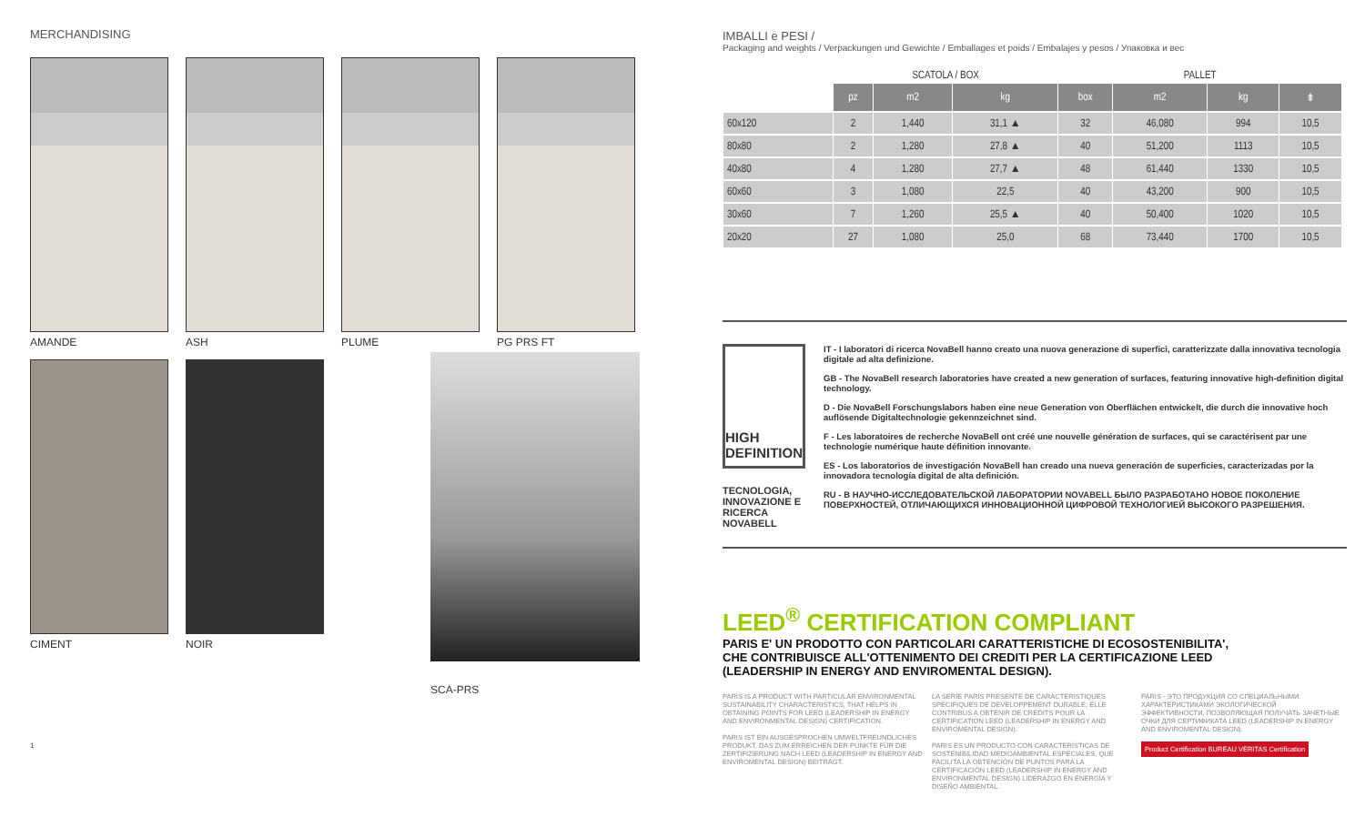MERCHANDISING
AMANDE
ASH
PLUME
PG PRS FT
CIMENT
NOIR
SCA-PRS
1
IMBALLI e PESI /
Packaging and weights / Verpackungen und Gewichte / Emballages et poids / Embalajes y pesos / Упаковка и вес
| | SCATOLA / BOX | | | PALLET | | | |
| --- | --- | --- | --- | --- | --- | --- | --- |
| | pz | m2 | kg | box | m2 | kg | ⇟ |
| 60x120 | 2 | 1,440 | 31,1 ▲ | 32 | 46,080 | 994 | 10,5 |
| 80x80 | 2 | 1,280 | 27,8 ▲ | 40 | 51,200 | 1113 | 10,5 |
| 40x80 | 4 | 1,280 | 27,7 ▲ | 48 | 61,440 | 1330 | 10,5 |
| 60x60 | 3 | 1,080 | 22,5 | 40 | 43,200 | 900 | 10,5 |
| 30x60 | 7 | 1,260 | 25,5 ▲ | 40 | 50,400 | 1020 | 10,5 |
| 20x20 | 27 | 1,080 | 25,0 | 68 | 73,440 | 1700 | 10,5 |
HIGH DEFINITION
TECNOLOGIA, INNOVAZIONE E RICERCA NOVABELL
IT - I laboratori di ricerca NovaBell hanno creato una nuova generazione di superfici, caratterizzate dalla innovativa tecnologia digitale ad alta definizione.
GB - The NovaBell research laboratories have created a new generation of surfaces, featuring innovative high-definition digital technology.
D - Die NovaBell Forschungslabors haben eine neue Generation von Oberflächen entwickelt, die durch die innovative hoch auflösende Digitaltechnologie gekennzeichnet sind.
F - Les laboratoires de recherche NovaBell ont créé une nouvelle génération de surfaces, qui se caractérisent par une technologie numérique haute définition innovante.
ES - Los laboratorios de investigación NovaBell han creado una nueva generación de superficies, caracterizadas por la innovadora tecnología digital de alta definición.
RU - В НАУЧНО-ИССЛЕДОВАТЕЛЬСКОЙ ЛАБОРАТОРИИ NOVABELL БЫЛО РАЗРАБОТАНО НОВОЕ ПОКОЛЕНИЕ ПОВЕРХНОСТЕЙ, ОТЛИЧАЮЩИХСЯ ИННОВАЦИОННОЙ ЦИФРОВОЙ ТЕХНОЛОГИЕЙ ВЫСОКОГО РАЗРЕШЕНИЯ.
LEED<sup>®</sup> CERTIFICATION COMPLIANT
PARIS E' UN PRODOTTO CON PARTICOLARI CARATTERISTICHE DI ECOSOSTENIBILITA', CHE CONTRIBUISCE ALL'OTTENIMENTO DEI CREDITI PER LA CERTIFICAZIONE LEED (LEADERSHIP IN ENERGY AND ENVIROMENTAL DESIGN).
PARIS IS A PRODUCT WITH PARTICULAR ENVIRONMENTAL SUSTAINABILITY CHARACTERISTICS, THAT HELPS IN OBTAINING POINTS FOR LEED (LEADERSHIP IN ENERGY AND ENVIRONMENTAL DESIGN) CERTIFICATION.
PARIS IST EIN AUSGESPROCHEN UMWELTFREUNDLICHES PRODUKT, DAS ZUM ERREICHEN DER PUNKTE FÜR DIE ZERTIFIZIERUNG NACH LEED (LEADERSHIP IN ENERGY AND ENVIROMENTAL DESIGN) BEITRÄGT.
LA SERIE PARIS PRESENTE DE CARACTERISTIQUES SPECIFIQUES DE DEVELOPPEMENT DURABLE; ELLE CONTRIBUS A OBTENIR DE CREDITS POUR LA CERTIFICATION LEED (LEADERSHIP IN ENERGY AND ENVIROMENTAL DESIGN).
PARIS ES UN PRODUCTO CON CARACTERÍSTICAS DE SOSTENIBILIDAD MEDIOAMBIENTAL ESPECIALES, QUE FACILITA LA OBTENCIÓN DE PUNTOS PARA LA CERTIFICACIÓN LEED (LEADERSHIP IN ENERGY AND ENVIRONMENTAL DESIGN) LIDERAZGO EN ENERGÍA Y DISEÑO AMBIENTAL.
PARIS - ЭТО ПРОДУКЦИЯ СО СПЕЦИАЛЬНЫМИ ХАРАКТЕРИСТИКАМИ ЭКОЛОГИЧЕСКОЙ ЭФФЕКТИВНОСТИ, ПОЗВОЛЯЮЩАЯ ПОЛУЧАТЬ ЗАЧЕТНЫЕ ОЧКИ ДЛЯ СЕРТИФИКАТА LEED (LEADERSHIP IN ENERGY AND ENVIROMENTAL DESIGN).
Product Certification BUREAU VERITAS Certification